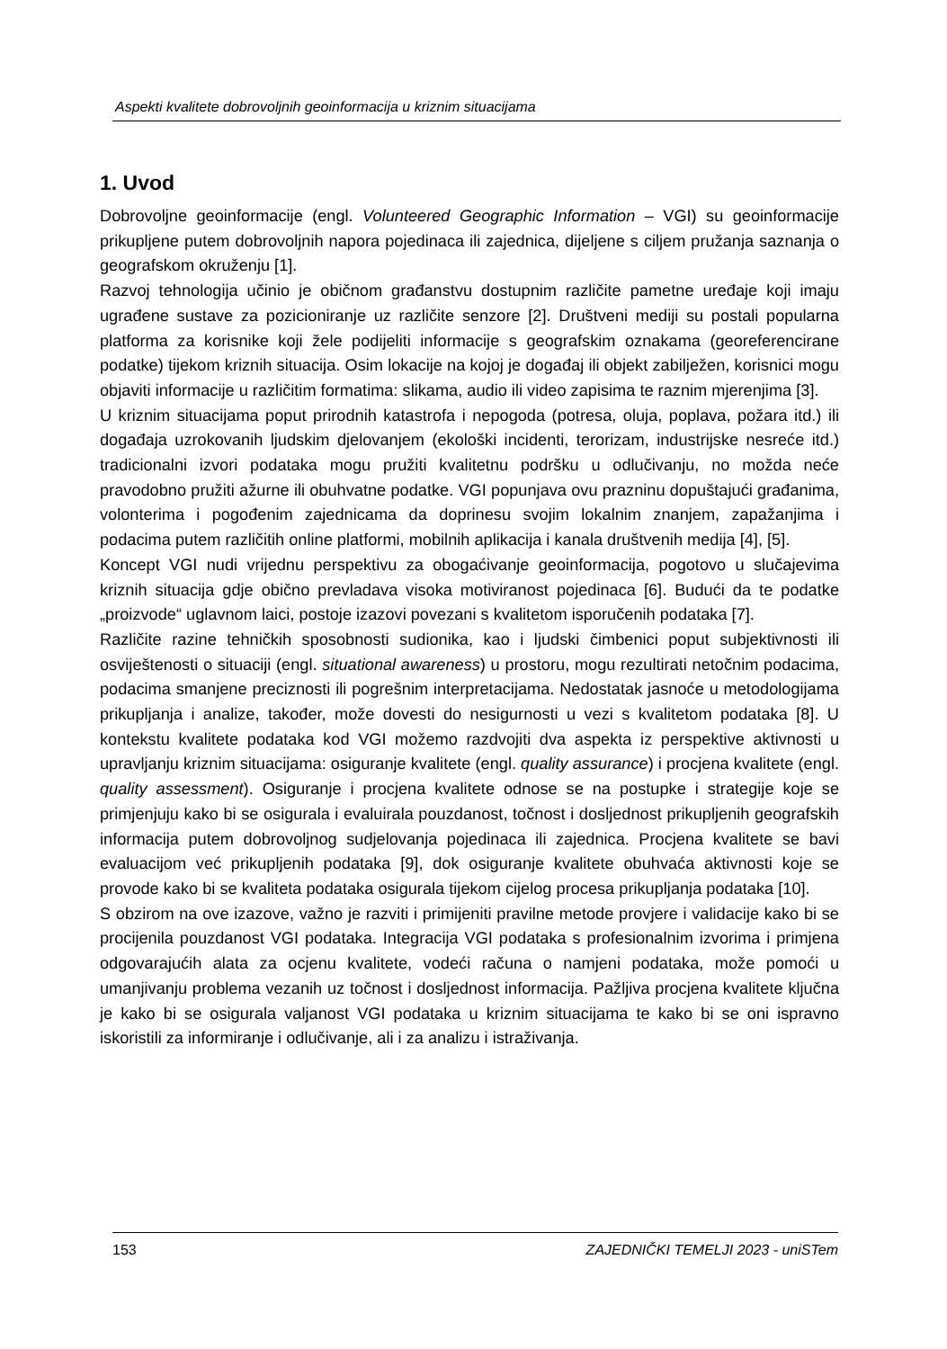Aspekti kvalitete dobrovoljnih geoinformacija u kriznim situacijama
1. Uvod
Dobrovoljne geoinformacije (engl. Volunteered Geographic Information – VGI) su geoinformacije prikupljene putem dobrovoljnih napora pojedinaca ili zajednica, dijeljene s ciljem pružanja saznanja o geografskom okruženju [1].
Razvoj tehnologija učinio je običnom građanstvu dostupnim različite pametne uređaje koji imaju ugrađene sustave za pozicioniranje uz različite senzore [2]. Društveni mediji su postali popularna platforma za korisnike koji žele podijeliti informacije s geografskim oznakama (georeferencirane podatke) tijekom kriznih situacija. Osim lokacije na kojoj je događaj ili objekt zabilježen, korisnici mogu objaviti informacije u različitim formatima: slikama, audio ili video zapisima te raznim mjerenjima [3].
U kriznim situacijama poput prirodnih katastrofa i nepogoda (potresa, oluja, poplava, požara itd.) ili događaja uzrokovanih ljudskim djelovanjem (ekološki incidenti, terorizam, industrijske nesreće itd.) tradicionalni izvori podataka mogu pružiti kvalitetnu podršku u odlučivanju, no možda neće pravodobno pružiti ažurne ili obuhvatne podatke. VGI popunjava ovu prazninu dopuštajući građanima, volonterima i pogođenim zajednicama da doprinesu svojim lokalnim znanjem, zapažanjima i podacima putem različitih online platformi, mobilnih aplikacija i kanala društvenih medija [4], [5].
Koncept VGI nudi vrijednu perspektivu za obogaćivanje geoinformacija, pogotovo u slučajevima kriznih situacija gdje obično prevladava visoka motiviranost pojedinaca [6]. Budući da te podatke „proizvode“ uglavnom laici, postoje izazovi povezani s kvalitetom isporučenih podataka [7].
Različite razine tehničkih sposobnosti sudionika, kao i ljudski čimbenici poput subjektivnosti ili osviještenosti o situaciji (engl. situational awareness) u prostoru, mogu rezultirati netočnim podacima, podacima smanjene preciznosti ili pogrešnim interpretacijama. Nedostatak jasnoće u metodologijama prikupljanja i analize, također, može dovesti do nesigurnosti u vezi s kvalitetom podataka [8]. U kontekstu kvalitete podataka kod VGI možemo razdvojiti dva aspekta iz perspektive aktivnosti u upravljanju kriznim situacijama: osiguranje kvalitete (engl. quality assurance) i procjena kvalitete (engl. quality assessment). Osiguranje i procjena kvalitete odnose se na postupke i strategije koje se primjenjuju kako bi se osigurala i evaluirala pouzdanost, točnost i dosljednost prikupljenih geografskih informacija putem dobrovoljnog sudjelovanja pojedinaca ili zajednica. Procjena kvalitete se bavi evaluacijom već prikupljenih podataka [9], dok osiguranje kvalitete obuhvaća aktivnosti koje se provode kako bi se kvaliteta podataka osigurala tijekom cijelog procesa prikupljanja podataka [10].
S obzirom na ove izazove, važno je razviti i primijeniti pravilne metode provjere i validacije kako bi se procijenila pouzdanost VGI podataka. Integracija VGI podataka s profesionalnim izvorima i primjena odgovarajućih alata za ocjenu kvalitete, vodeći računa o namjeni podataka, može pomoći u umanjivanju problema vezanih uz točnost i dosljednost informacija. Pažljiva procjena kvalitete ključna je kako bi se osigurala valjanost VGI podataka u kriznim situacijama te kako bi se oni ispravno iskoristili za informiranje i odlučivanje, ali i za analizu i istraživanja.
153 ZAJEDNIČKI TEMELJI 2023 - uniSTem